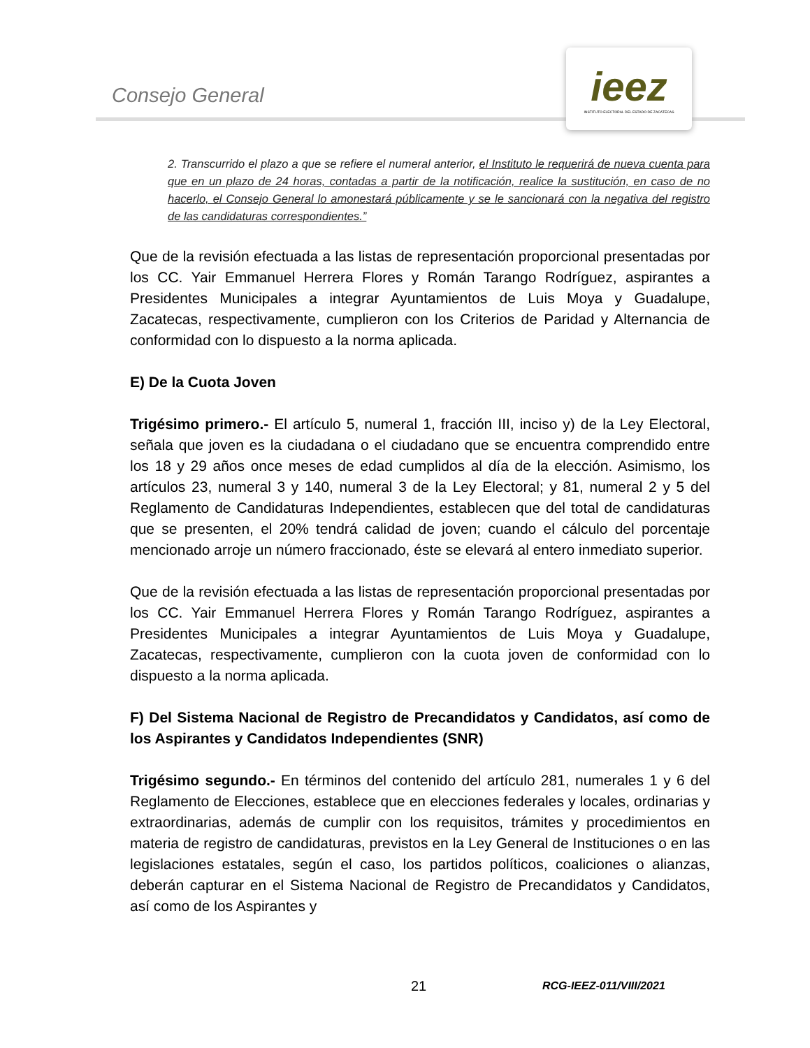Consejo General
ieez
INSTITUTO ELECTORAL DEL ESTADO DE ZACATECAS
2. Transcurrido el plazo a que se refiere el numeral anterior, el Instituto le requerirá de nueva cuenta para que en un plazo de 24 horas, contadas a partir de la notificación, realice la sustitución, en caso de no hacerlo, el Consejo General lo amonestará públicamente y se le sancionará con la negativa del registro de las candidaturas correspondientes.”
Que de la revisión efectuada a las listas de representación proporcional presentadas por los CC. Yair Emmanuel Herrera Flores y Román Tarango Rodríguez, aspirantes a Presidentes Municipales a integrar Ayuntamientos de Luis Moya y Guadalupe, Zacatecas, respectivamente, cumplieron con los Criterios de Paridad y Alternancia de conformidad con lo dispuesto a la norma aplicada.
E) De la Cuota Joven
Trigésimo primero.- El artículo 5, numeral 1, fracción III, inciso y) de la Ley Electoral, señala que joven es la ciudadana o el ciudadano que se encuentra comprendido entre los 18 y 29 años once meses de edad cumplidos al día de la elección. Asimismo, los artículos 23, numeral 3 y 140, numeral 3 de la Ley Electoral; y 81, numeral 2 y 5 del Reglamento de Candidaturas Independientes, establecen que del total de candidaturas que se presenten, el 20% tendrá calidad de joven; cuando el cálculo del porcentaje mencionado arroje un número fraccionado, éste se elevará al entero inmediato superior.
Que de la revisión efectuada a las listas de representación proporcional presentadas por los CC. Yair Emmanuel Herrera Flores y Román Tarango Rodríguez, aspirantes a Presidentes Municipales a integrar Ayuntamientos de Luis Moya y Guadalupe, Zacatecas, respectivamente, cumplieron con la cuota joven de conformidad con lo dispuesto a la norma aplicada.
F) Del Sistema Nacional de Registro de Precandidatos y Candidatos, así como de los Aspirantes y Candidatos Independientes (SNR)
Trigésimo segundo.- En términos del contenido del artículo 281, numerales 1 y 6 del Reglamento de Elecciones, establece que en elecciones federales y locales, ordinarias y extraordinarias, además de cumplir con los requisitos, trámites y procedimientos en materia de registro de candidaturas, previstos en la Ley General de Instituciones o en las legislaciones estatales, según el caso, los partidos políticos, coaliciones o alianzas, deberán capturar en el Sistema Nacional de Registro de Precandidatos y Candidatos, así como de los Aspirantes y
21 RCG-IEEZ-011/VIII/2021